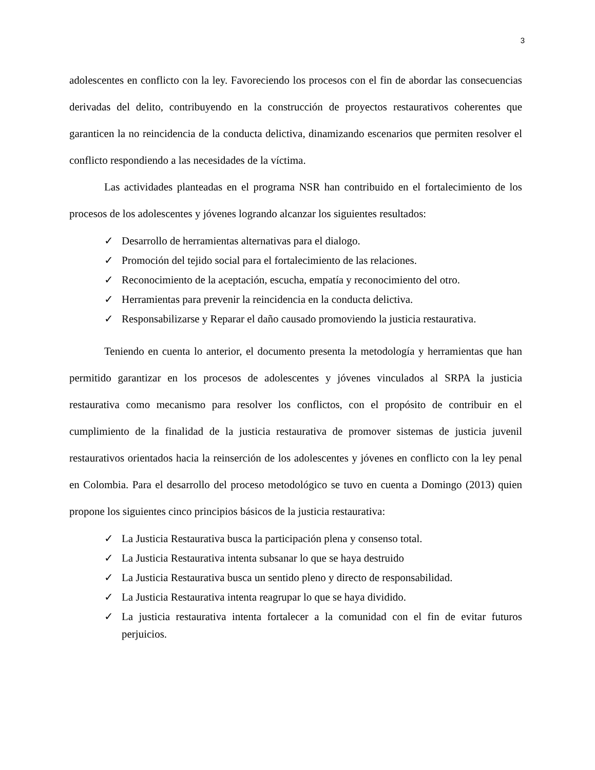3
adolescentes en conflicto con la ley. Favoreciendo los procesos con el fin de abordar las consecuencias derivadas del delito, contribuyendo en la construcción de proyectos restaurativos coherentes que garanticen la no reincidencia de la conducta delictiva, dinamizando escenarios que permiten resolver el conflicto respondiendo a las necesidades de la víctima.
Las actividades planteadas en el programa NSR han contribuido en el fortalecimiento de los procesos de los adolescentes y jóvenes logrando alcanzar los siguientes resultados:
✓ Desarrollo de herramientas alternativas para el dialogo.
✓ Promoción del tejido social para el fortalecimiento de las relaciones.
✓ Reconocimiento de la aceptación, escucha, empatía y reconocimiento del otro.
✓ Herramientas para prevenir la reincidencia en la conducta delictiva.
✓ Responsabilizarse y Reparar el daño causado promoviendo la justicia restaurativa.
Teniendo en cuenta lo anterior, el documento presenta la metodología y herramientas que han permitido garantizar en los procesos de adolescentes y jóvenes vinculados al SRPA la justicia restaurativa como mecanismo para resolver los conflictos, con el propósito de contribuir en el cumplimiento de la finalidad de la justicia restaurativa de promover sistemas de justicia juvenil restaurativos orientados hacia la reinserción de los adolescentes y jóvenes en conflicto con la ley penal en Colombia. Para el desarrollo del proceso metodológico se tuvo en cuenta a Domingo (2013) quien propone los siguientes cinco principios básicos de la justicia restaurativa:
✓ La Justicia Restaurativa busca la participación plena y consenso total.
✓ La Justicia Restaurativa intenta subsanar lo que se haya destruido
✓ La Justicia Restaurativa busca un sentido pleno y directo de responsabilidad.
✓ La Justicia Restaurativa intenta reagrupar lo que se haya dividido.
✓ La justicia restaurativa intenta fortalecer a la comunidad con el fin de evitar futuros perjuicios.